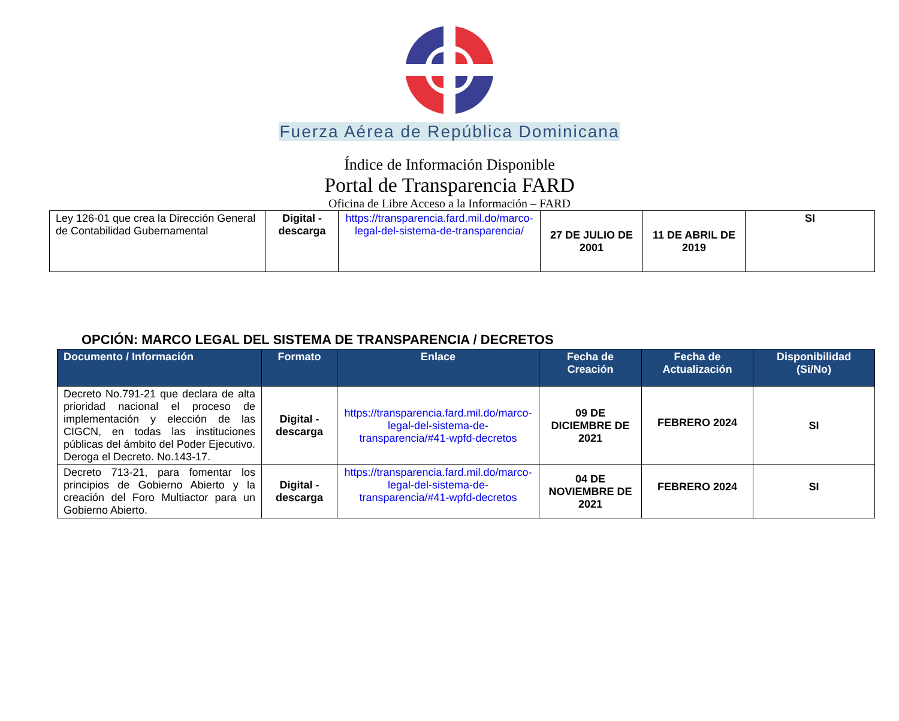Fuerza Aérea de República Dominicana
Índice de Información Disponible
Portal de Transparencia FARD
Oficina de Libre Acceso a la Información – FARD
| Ley 126-01 que crea la Dirección General de Contabilidad Gubernamental | Digital - descarga | https://transparencia.fard.mil.do/marco-legal-del-sistema-de-transparencia/ | 27 DE JULIO DE 2001 | 11 DE ABRIL DE 2019 | SI |
OPCIÓN: MARCO LEGAL DEL SISTEMA DE TRANSPARENCIA / DECRETOS
| Documento / Información | Formato | Enlace | Fecha de Creación | Fecha de Actualización | Disponibilidad (Si/No) |
| --- | --- | --- | --- | --- | --- |
| Decreto No.791-21 que declara de alta prioridad nacional el proceso de implementación y elección de las CIGCN, en todas las instituciones públicas del ámbito del Poder Ejecutivo. Deroga el Decreto. No.143-17. | Digital - descarga | https://transparencia.fard.mil.do/marco-legal-del-sistema-de-transparencia/#41-wpfd-decretos | 09 DE DICIEMBRE DE 2021 | FEBRERO 2024 | SI |
| Decreto 713-21, para fomentar los principios de Gobierno Abierto y la creación del Foro Multiactor para un Gobierno Abierto. | Digital - descarga | https://transparencia.fard.mil.do/marco-legal-del-sistema-de-transparencia/#41-wpfd-decretos | 04 DE NOVIEMBRE DE 2021 | FEBRERO 2024 | SI |